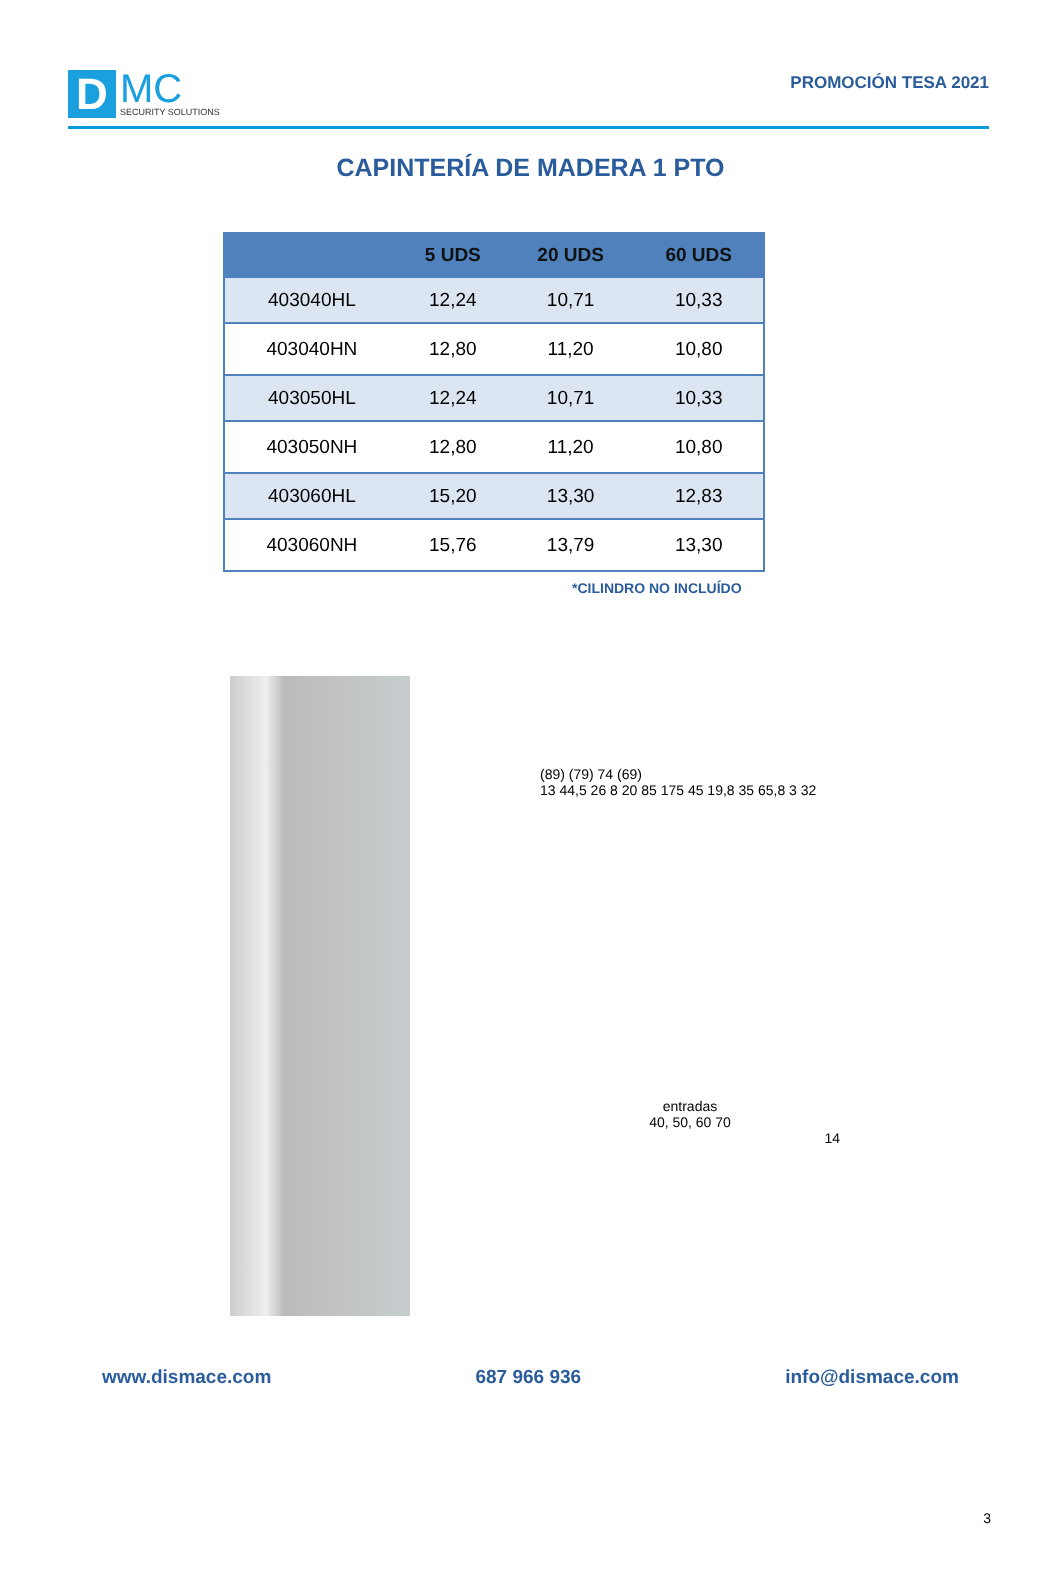D
MC
SECURITY SOLUTIONS
PROMOCIÓN TESA 2021
CAPINTERÍA DE MADERA 1 PTO
| | 5 UDS | 20 UDS | 60 UDS |
| --- | --- | --- | --- |
| 403040HL | 12,24 | 10,71 | 10,33 |
| 403040HN | 12,80 | 11,20 | 10,80 |
| 403050HL | 12,24 | 10,71 | 10,33 |
| 403050NH | 12,80 | 11,20 | 10,80 |
| 403060HL | 15,20 | 13,30 | 12,83 |
| 403060NH | 15,76 | 13,79 | 13,30 |
*CILINDRO NO INCLUÍDO
(89) (79) 74 (69)
13 44,5 26 8 20 85 175 45 19,8 35 65,8 3 32
entradas
40, 50, 60 70
14
www.dismace.com 687 966 936 info@dismace.com
3